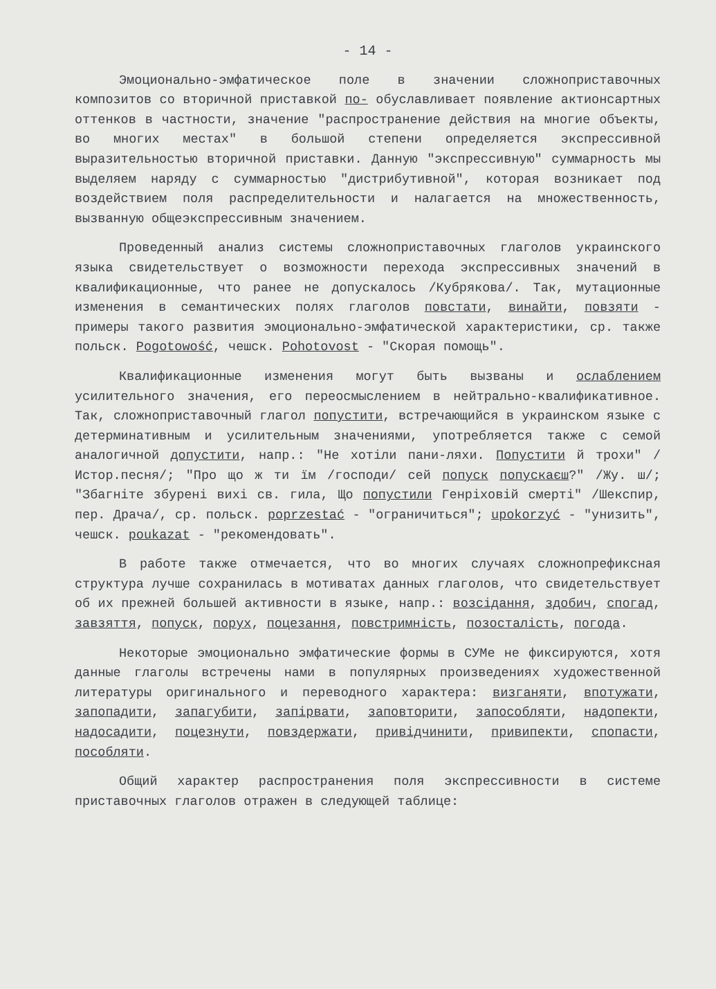- 14 -
Эмоционально-эмфатическое поле в значении сложноприставочных композитов со вторичной приставкой по- обуславливает появление актионсартных оттенков в частности, значение "распространение действия на многие объекты, во многих местах" в большой степени определяется экспрессивной выразительностью вторичной приставки. Данную "экспрессивную" суммарность мы выделяем наряду с суммарностью "дистрибутивной", которая возникает под воздействием поля распределительности и налагается на множественность, вызванную общеэкспрессивным значением.
Проведенный анализ системы сложноприставочных глаголов украинского языка свидетельствует о возможности перехода экспрессивных значений в квалификационные, что ранее не допускалось /Кубрякова/. Так, мутационные изменения в семантических полях глаголов повстати, винайти, повзяти - примеры такого развития эмоционально-эмфатической характеристики, ср. также польск. Pogotowość, чешск. Pohotovost - "Скорая помощь".
Квалификационные изменения могут быть вызваны и ослаблением усилительного значения, его переосмыслением в нейтрально-квалификативное. Так, сложноприставочный глагол попустити, встречающийся в украинском языке с детерминативным и усилительным значениями, употребляется также с семой аналогичной допустити, напр.: "Не хотіли пани-ляхи. Попустити й трохи" /Истор.песня/; "Про що ж ти їм /господи/ сей попуск попускаєш?" /Жу. ш/; "Збагніте збурені вихі св. гила, Що попустили Генріховій смерті" /Шекспир, пер. Драча/, ср. польск. poprzestać - "ограничиться"; upokorzyć - "унизить", чешск. poukazat - "рекомендовать".
В работе также отмечается, что во многих случаях сложнопрефиксная структура лучше сохранилась в мотиватах данных глаголов, что свидетельствует об их прежней большей активности в языке, напр.: возсідання, здобич, спогад, завзяття, попуск, порух, поцезання, повстримність, позосталість, погода.
Некоторые эмоционально эмфатические формы в СУМе не фиксируются, хотя данные глаголы встречены нами в популярных произведениях художественной литературы оригинального и переводного характера: визганяти, впотужати, запопадити, запагубити, запірвати, заповторити, запособляти, надопекти, надосадити, поцезнути, повздержати, привідчинити, привипекти, спопасти, пособляти.
Общий характер распространения поля экспрессивности в системе приставочных глаголов отражен в следующей таблице: